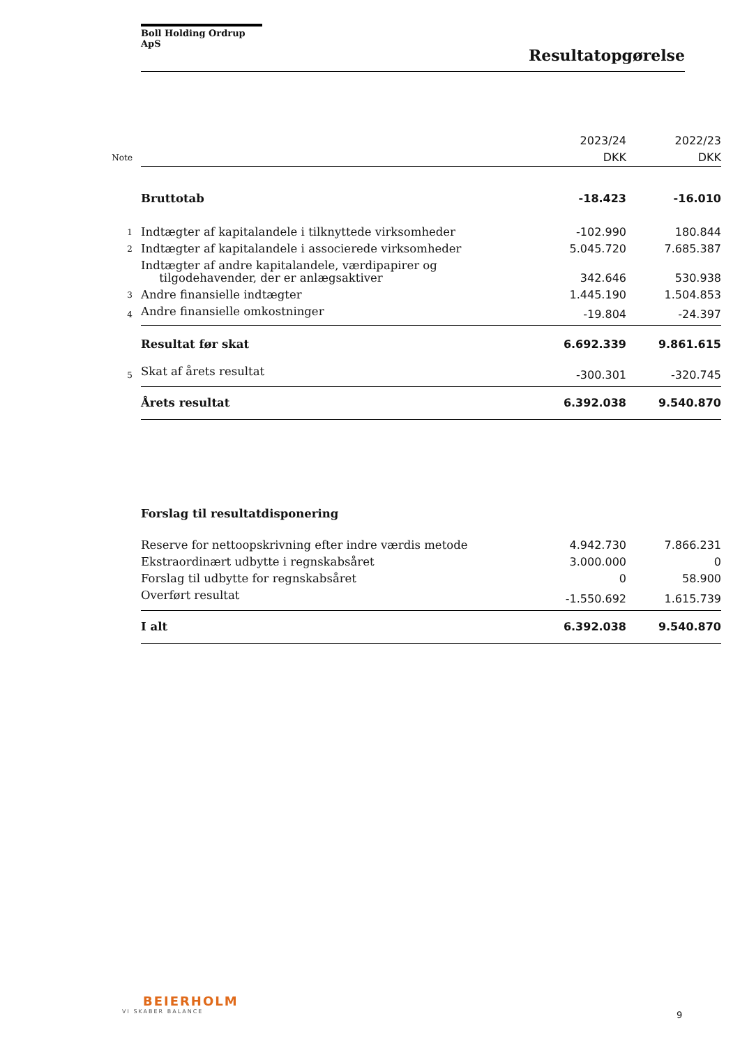Boll Holding Ordrup ApS
Resultatopgørelse
| | | 2023/24 | 2022/23 |
| Note | | DKK | DKK |
| | Bruttotab | -18.423 | -16.010 |
| 1 | Indtægter af kapitalandele i tilknyttede virksomheder | -102.990 | 180.844 |
| 2 | Indtægter af kapitalandele i associerede virksomheder | 5.045.720 | 7.685.387 |
| | Indtægter af andre kapitalandele, værdipapirer og tilgodehavender, der er anlægsaktiver | 342.646 | 530.938 |
| 3 | Andre finansielle indtægter | 1.445.190 | 1.504.853 |
| 4 | Andre finansielle omkostninger | -19.804 | -24.397 |
| | Resultat før skat | 6.692.339 | 9.861.615 |
| 5 | Skat af årets resultat | -300.301 | -320.745 |
| | Årets resultat | 6.392.038 | 9.540.870 |
| | Forslag til resultatdisponering | | |
| | Reserve for nettoopskrivning efter indre værdis metode | 4.942.730 | 7.866.231 |
| | Ekstraordinært udbytte i regnskabsåret | 3.000.000 | 0 |
| | Forslag til udbytte for regnskabsåret | 0 | 58.900 |
| | Overført resultat | -1.550.692 | 1.615.739 |
| | I alt | 6.392.038 | 9.540.870 |
BEIERHOLM
VI SKABER BALANCE
9